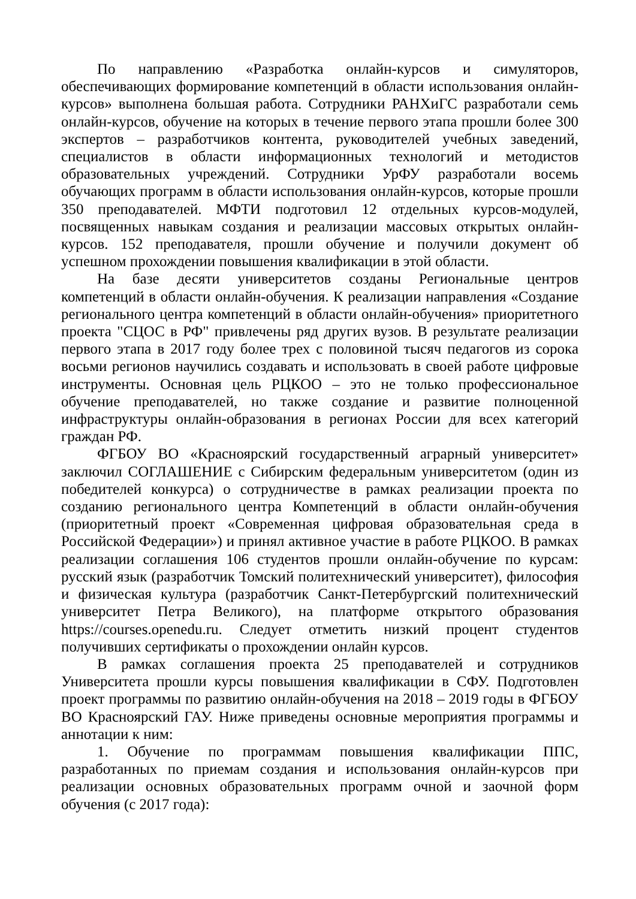По направлению «Разработка онлайн-курсов и симуляторов, обеспечивающих формирование компетенций в области использования онлайн-курсов» выполнена большая работа. Сотрудники РАНХиГС разработали семь онлайн-курсов, обучение на которых в течение первого этапа прошли более 300 экспертов – разработчиков контента, руководителей учебных заведений, специалистов в области информационных технологий и методистов образовательных учреждений. Сотрудники УрФУ разработали восемь обучающих программ в области использования онлайн-курсов, которые прошли 350 преподавателей. МФТИ подготовил 12 отдельных курсов-модулей, посвященных навыкам создания и реализации массовых открытых онлайн-курсов. 152 преподавателя, прошли обучение и получили документ об успешном прохождении повышения квалификации в этой области.
На базе десяти университетов созданы Региональные центров компетенций в области онлайн-обучения. К реализации направления «Создание регионального центра компетенций в области онлайн-обучения» приоритетного проекта "СЦОС в РФ" привлечены ряд других вузов. В результате реализации первого этапа в 2017 году более трех с половиной тысяч педагогов из сорока восьми регионов научились создавать и использовать в своей работе цифровые инструменты. Основная цель РЦКОО – это не только профессиональное обучение преподавателей, но также создание и развитие полноценной инфраструктуры онлайн-образования в регионах России для всех категорий граждан РФ.
ФГБОУ ВО «Красноярский государственный аграрный университет» заключил СОГЛАШЕНИЕ с Сибирским федеральным университетом (один из победителей конкурса) о сотрудничестве в рамках реализации проекта по созданию регионального центра Компетенций в области онлайн-обучения (приоритетный проект «Современная цифровая образовательная среда в Российской Федерации») и принял активное участие в работе РЦКОО. В рамках реализации соглашения 106 студентов прошли онлайн-обучение по курсам: русский язык (разработчик Томский политехнический университет), философия и физическая культура (разработчик Санкт-Петербургский политехнический университет Петра Великого), на платформе открытого образования https://courses.openedu.ru. Следует отметить низкий процент студентов получивших сертификаты о прохождении онлайн курсов.
В рамках соглашения проекта 25 преподавателей и сотрудников Университета прошли курсы повышения квалификации в СФУ. Подготовлен проект программы по развитию онлайн-обучения на 2018 – 2019 годы в ФГБОУ ВО Красноярский ГАУ. Ниже приведены основные мероприятия программы и аннотации к ним:
1. Обучение по программам повышения квалификации ППС, разработанных по приемам создания и использования онлайн-курсов при реализации основных образовательных программ очной и заочной форм обучения (с 2017 года):